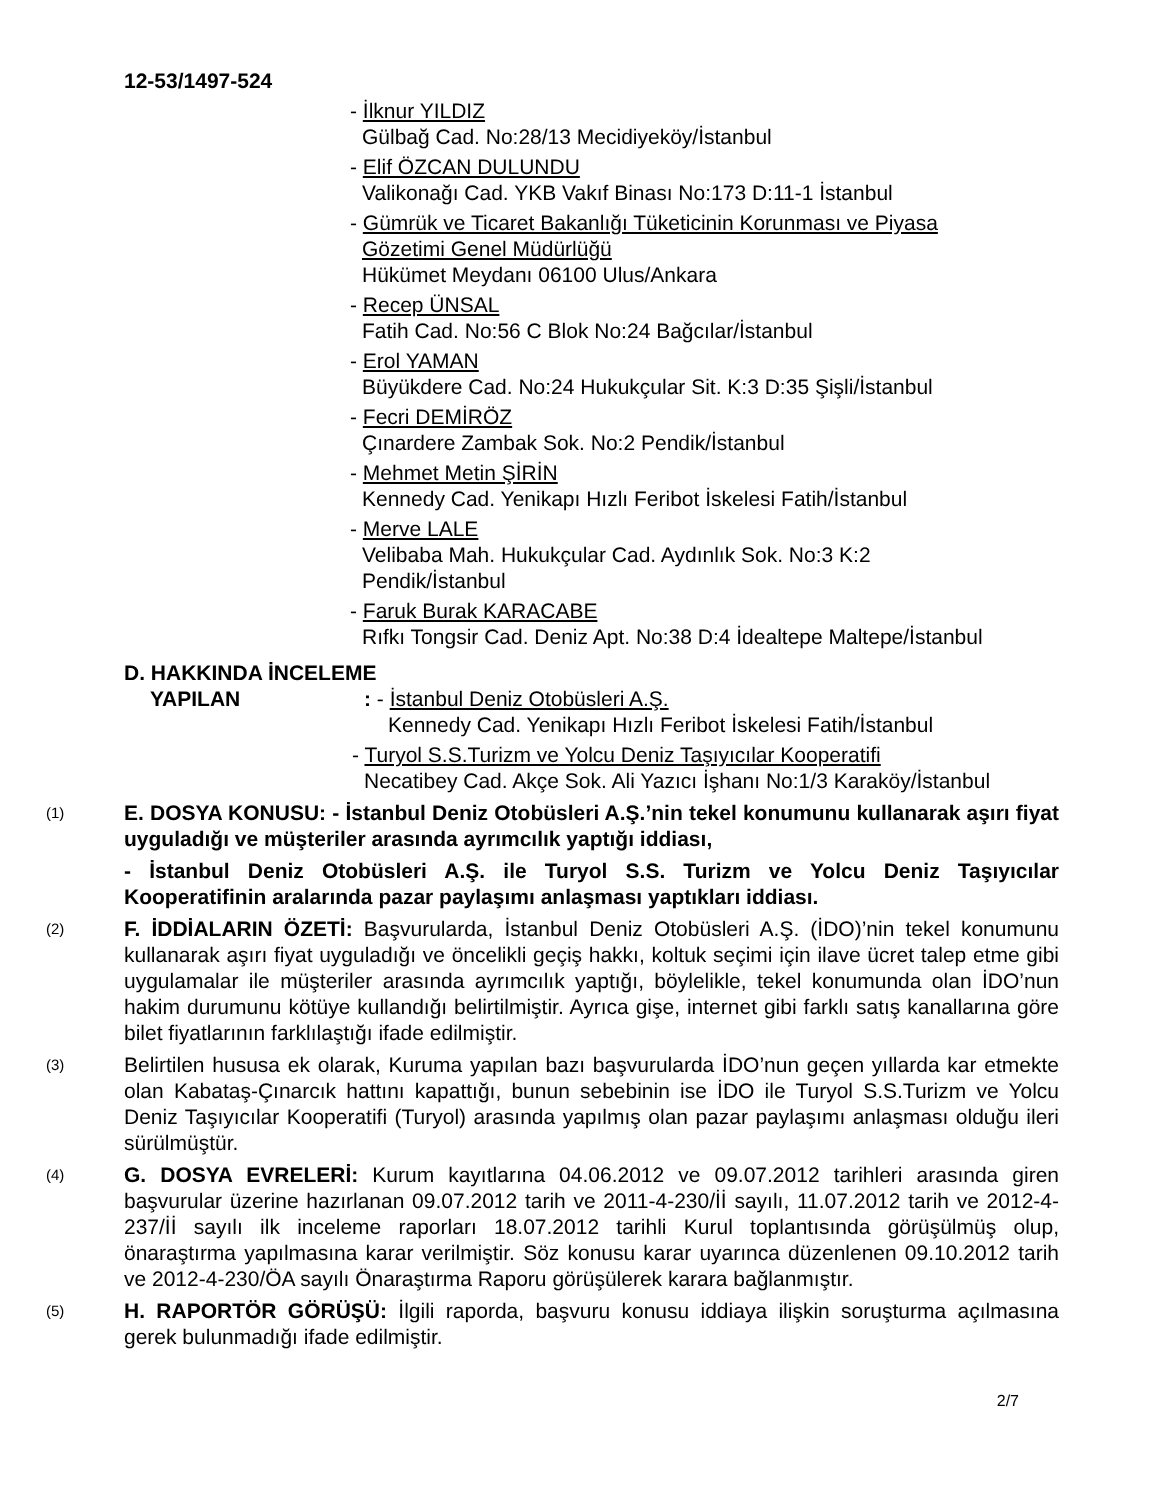12-53/1497-524
- İlknur YILDIZ
Gülbağ Cad. No:28/13 Mecidiyeköy/İstanbul
- Elif ÖZCAN DULUNDU
Valikonağı Cad. YKB Vakıf Binası No:173 D:11-1 İstanbul
- Gümrük ve Ticaret Bakanlığı Tüketicinin Korunması ve Piyasa
Gözetimi Genel Müdürlüğü
Hükümet Meydanı 06100 Ulus/Ankara
- Recep ÜNSAL
Fatih Cad. No:56 C Blok No:24 Bağcılar/İstanbul
- Erol YAMAN
Büyükdere Cad. No:24 Hukukçular Sit. K:3 D:35 Şişli/İstanbul
- Fecri DEMİRÖZ
Çınardere Zambak Sok. No:2 Pendik/İstanbul
- Mehmet Metin ŞİRİN
Kennedy Cad. Yenikapı Hızlı Feribot İskelesi Fatih/İstanbul
- Merve LALE
Velibaba Mah. Hukukçular Cad. Aydınlık Sok. No:3 K:2
Pendik/İstanbul
- Faruk Burak KARACABE
Rıfkı Tongsir Cad. Deniz Apt. No:38 D:4 İdealtepe Maltepe/İstanbul
D. HAKKINDA İNCELEME
YAPILAN : - İstanbul Deniz Otobüsleri A.Ş.
Kennedy Cad. Yenikapı Hızlı Feribot İskelesi Fatih/İstanbul
- Turyol S.S.Turizm ve Yolcu Deniz Taşıyıcılar Kooperatifi
Necatibey Cad. Akçe Sok. Ali Yazıcı İşhanı No:1/3 Karaköy/İstanbul
(1)
E. DOSYA KONUSU: - İstanbul Deniz Otobüsleri A.Ş.’nin tekel konumunu kullanarak aşırı fiyat uyguladığı ve müşteriler arasında ayrımcılık yaptığı iddiası,
- İstanbul Deniz Otobüsleri A.Ş. ile Turyol S.S. Turizm ve Yolcu Deniz Taşıyıcılar Kooperatifinin aralarında pazar paylaşımı anlaşması yaptıkları iddiası.
(2)
F. İDDİALARIN ÖZETİ: Başvurularda, İstanbul Deniz Otobüsleri A.Ş. (İDO)’nin tekel konumunu kullanarak aşırı fiyat uyguladığı ve öncelikli geçiş hakkı, koltuk seçimi için ilave ücret talep etme gibi uygulamalar ile müşteriler arasında ayrımcılık yaptığı, böylelikle, tekel konumunda olan İDO’nun hakim durumunu kötüye kullandığı belirtilmiştir. Ayrıca gişe, internet gibi farklı satış kanallarına göre bilet fiyatlarının farklılaştığı ifade edilmiştir.
(3)
Belirtilen hususa ek olarak, Kuruma yapılan bazı başvurularda İDO’nun geçen yıllarda kar etmekte olan Kabataş-Çınarcık hattını kapattığı, bunun sebebinin ise İDO ile Turyol S.S.Turizm ve Yolcu Deniz Taşıyıcılar Kooperatifi (Turyol) arasında yapılmış olan pazar paylaşımı anlaşması olduğu ileri sürülmüştür.
(4)
G. DOSYA EVRELERİ: Kurum kayıtlarına 04.06.2012 ve 09.07.2012 tarihleri arasında giren başvurular üzerine hazırlanan 09.07.2012 tarih ve 2011-4-230/İİ sayılı, 11.07.2012 tarih ve 2012-4-237/İİ sayılı ilk inceleme raporları 18.07.2012 tarihli Kurul toplantısında görüşülmüş olup, önaraştırma yapılmasına karar verilmiştir. Söz konusu karar uyarınca düzenlenen 09.10.2012 tarih ve 2012-4-230/ÖA sayılı Önaraştırma Raporu görüşülerek karara bağlanmıştır.
(5)
H. RAPORTÖR GÖRÜŞÜ: İlgili raporda, başvuru konusu iddiaya ilişkin soruşturma açılmasına gerek bulunmadığı ifade edilmiştir.
2/7